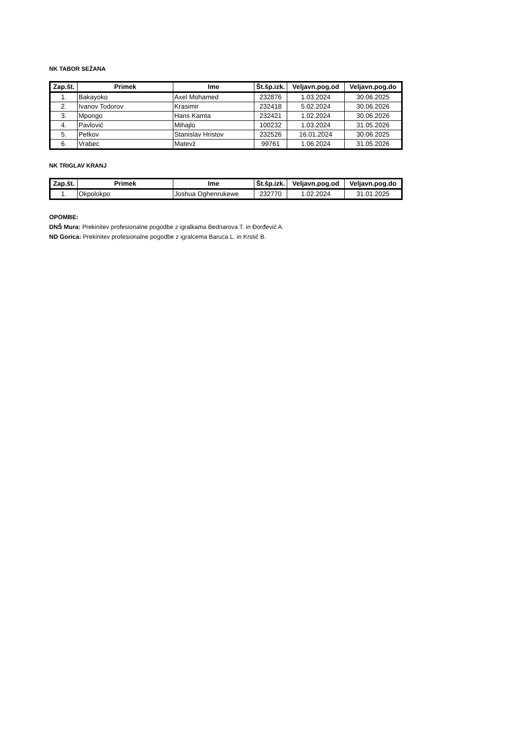NK TABOR SEŽANA
| Zap.št. | Primek | Ime | Št.šp.izk. | Veljavn.pog.od | Veljavn.pog.do |
| --- | --- | --- | --- | --- | --- |
| 1. | Bakayoko | Axel Mohamed | 232876 | 1.03.2024 | 30.06.2025 |
| 2. | Ivanov Todorov | Krasimir | 232418 | 5.02.2024 | 30.06.2026 |
| 3. | Mpongo | Hans Kamta | 232421 | 1.02.2024 | 30.06.2026 |
| 4. | Pavlović | Mihajlo | 100232 | 1.03.2024 | 31.05.2026 |
| 5. | Petkov | Stanislav Hristov | 232526 | 16.01.2024 | 30.06.2025 |
| 6. | Vrabec | Matevž | 99761 | 1.06.2024 | 31.05.2026 |
NK TRIGLAV KRANJ
| Zap.št. | Primek | Ime | Št.šp.izk. | Veljavn.pog.od | Veljavn.pog.do |
| --- | --- | --- | --- | --- | --- |
| 1. | Okpolokpo | Joshua Oghenrukewe | 232770 | 1.02.2024 | 31.01.2025 |
OPOMBE:
DNŠ Mura: Prekinitev profesionalne pogodbe z igralkama Bednarova T. in Đorđević A.
ND Gorica: Prekinitev profesionalne pogodbe z igralcema Baruca L. in Krstić B.